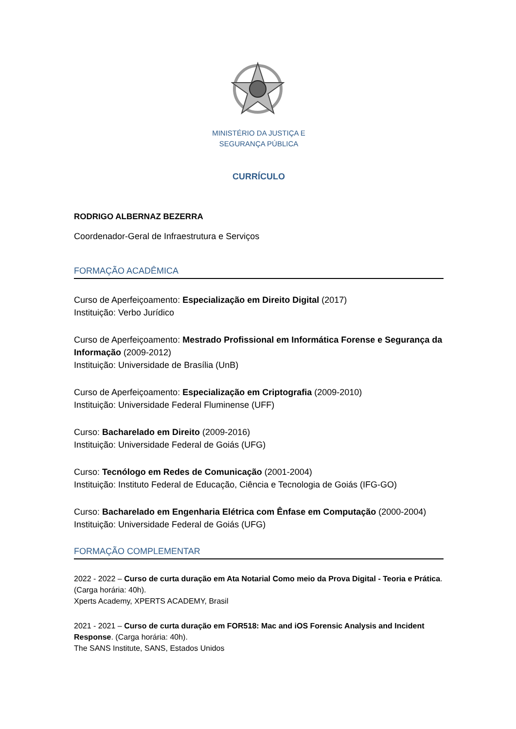MINISTÉRIO DA JUSTIÇA E
SEGURANÇA PÚBLICA
CURRÍCULO
RODRIGO ALBERNAZ BEZERRA
Coordenador-Geral de Infraestrutura e Serviços
FORMAÇÃO ACADÊMICA
Curso de Aperfeiçoamento: Especialização em Direito Digital (2017)
Instituição: Verbo Jurídico
Curso de Aperfeiçoamento: Mestrado Profissional em Informática Forense e Segurança da Informação (2009-2012)
Instituição: Universidade de Brasília (UnB)
Curso de Aperfeiçoamento: Especialização em Criptografia (2009-2010)
Instituição: Universidade Federal Fluminense (UFF)
Curso: Bacharelado em Direito (2009-2016)
Instituição: Universidade Federal de Goiás (UFG)
Curso: Tecnólogo em Redes de Comunicação (2001-2004)
Instituição: Instituto Federal de Educação, Ciência e Tecnologia de Goiás (IFG-GO)
Curso: Bacharelado em Engenharia Elétrica com Ênfase em Computação (2000-2004)
Instituição: Universidade Federal de Goiás (UFG)
FORMAÇÃO COMPLEMENTAR
2022 - 2022 – Curso de curta duração em Ata Notarial Como meio da Prova Digital - Teoria e Prática. (Carga horária: 40h).
Xperts Academy, XPERTS ACADEMY, Brasil
2021 - 2021 – Curso de curta duração em FOR518: Mac and iOS Forensic Analysis and Incident Response. (Carga horária: 40h).
The SANS Institute, SANS, Estados Unidos